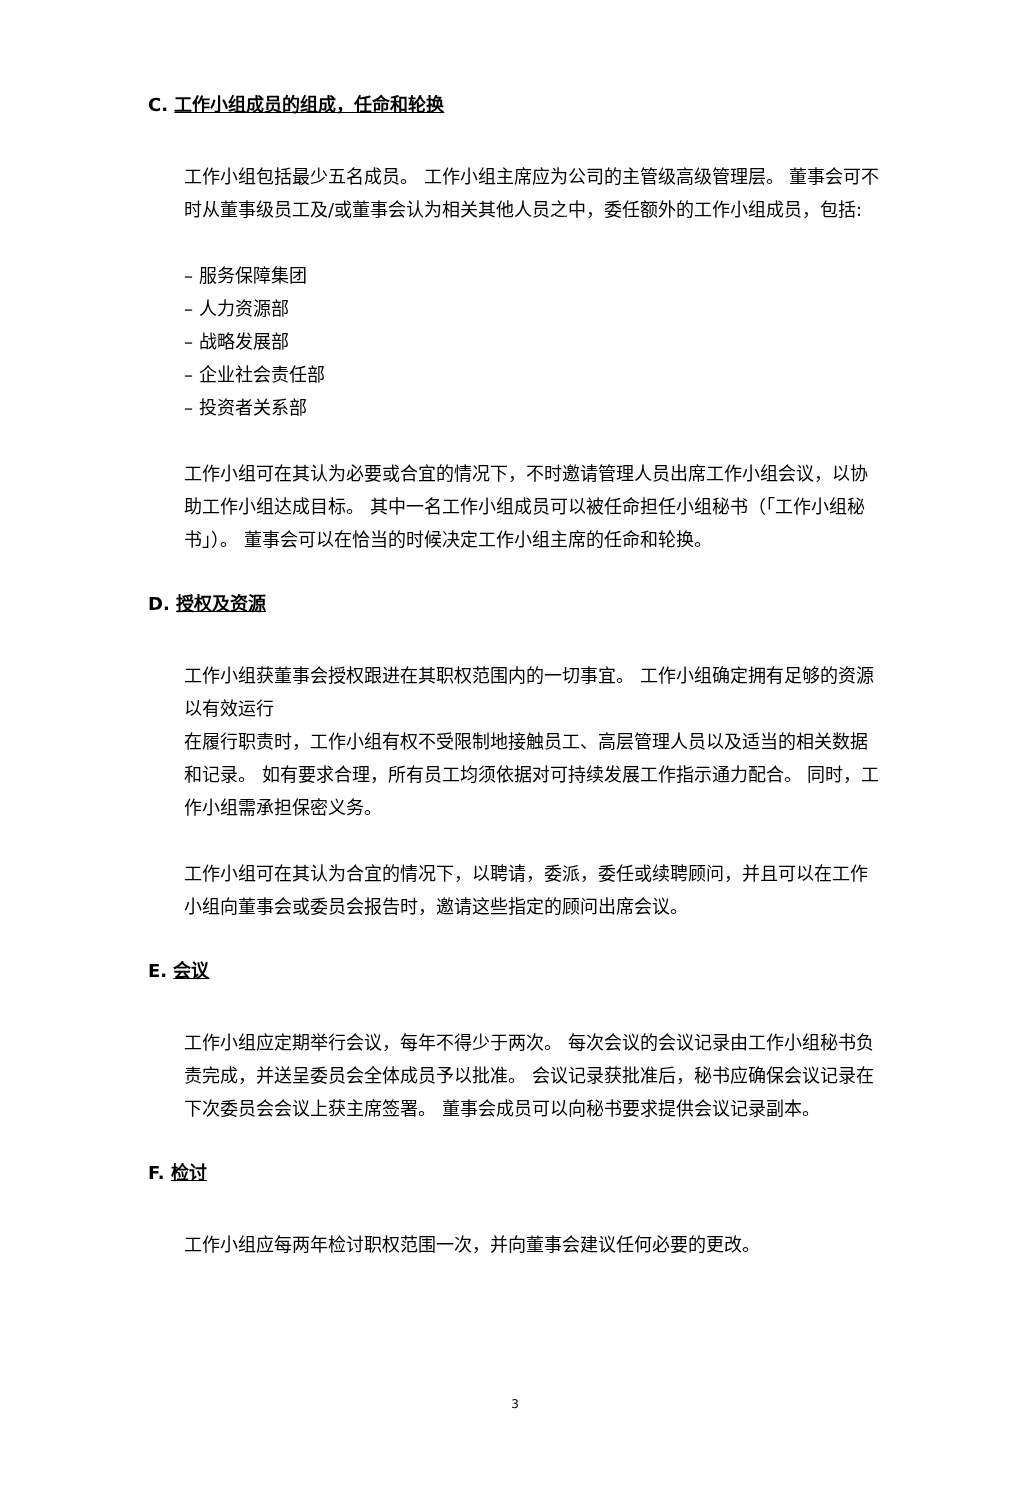C. 工作小组成员的组成，任命和轮换
工作小组包括最少五名成员。 工作小组主席应为公司的主管级高级管理层。 董事会可不时从董事级员工及/或董事会认为相关其他人员之中，委任额外的工作小组成员，包括:
– 服务保障集团
– 人力资源部
– 战略发展部
– 企业社会责任部
– 投资者关系部
工作小组可在其认为必要或合宜的情况下，不时邀请管理人员出席工作小组会议，以协助工作小组达成目标。 其中一名工作小组成员可以被任命担任小组秘书（「工作小组秘书」）。 董事会可以在恰当的时候决定工作小组主席的任命和轮换。
D. 授权及资源
工作小组获董事会授权跟进在其职权范围内的一切事宜。 工作小组确定拥有足够的资源以有效运行
在履行职责时，工作小组有权不受限制地接触员工、高层管理人员以及适当的相关数据和记录。 如有要求合理，所有员工均须依据对可持续发展工作指示通力配合。 同时，工作小组需承担保密义务。
工作小组可在其认为合宜的情况下，以聘请，委派，委任或续聘顾问，并且可以在工作小组向董事会或委员会报告时，邀请这些指定的顾问出席会议。
E. 会议
工作小组应定期举行会议，每年不得少于两次。 每次会议的会议记录由工作小组秘书负责完成，并送呈委员会全体成员予以批准。 会议记录获批准后，秘书应确保会议记录在下次委员会会议上获主席签署。 董事会成员可以向秘书要求提供会议记录副本。
F. 检讨
工作小组应每两年检讨职权范围一次，并向董事会建议任何必要的更改。
3